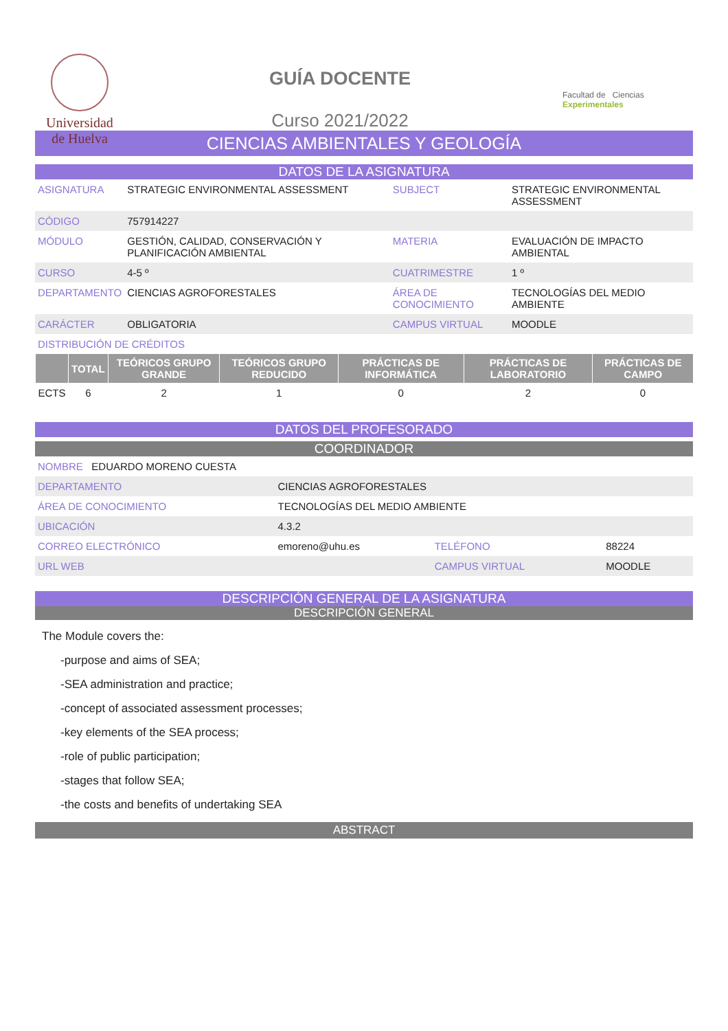Universidad
de Huelva
GUÍA DOCENTE
Curso 2021/2022
Facultad de Ciencias Experimentales
CIENCIAS AMBIENTALES Y GEOLOGÍA
DATOS DE LA ASIGNATURA
| ASIGNATURA | STRATEGIC ENVIRONMENTAL ASSESSMENT | SUBJECT | STRATEGIC ENVIRONMENTAL ASSESSMENT |
| CÓDIGO | 757914227 | | |
| MÓDULO | GESTIÓN, CALIDAD, CONSERVACIÓN Y PLANIFICACIÓN AMBIENTAL | MATERIA | EVALUACIÓN DE IMPACTO AMBIENTAL |
| CURSO | 4-5 º | CUATRIMESTRE | 1 º |
| DEPARTAMENTO | CIENCIAS AGROFORESTALES | ÁREA DE CONOCIMIENTO | TECNOLOGÍAS DEL MEDIO AMBIENTE |
| CARÁCTER | OBLIGATORIA | CAMPUS VIRTUAL | MOODLE |
| DISTRIBUCIÓN DE CRÉDITOS | | | |
| | TOTAL | TEÓRICOS GRUPO GRANDE | TEÓRICOS GRUPO REDUCIDO | PRÁCTICAS DE INFORMÁTICA | PRÁCTICAS DE LABORATORIO | PRÁCTICAS DE CAMPO |
| --- | --- | --- | --- | --- | --- | --- |
| ECTS | 6 | 2 | 1 | 0 | 2 | 0 |
DATOS DEL PROFESORADO
COORDINADOR
| NOMBRE EDUARDO MORENO CUESTA | | | |
| DEPARTAMENTO | CIENCIAS AGROFORESTALES | | |
| ÁREA DE CONOCIMIENTO | TECNOLOGÍAS DEL MEDIO AMBIENTE | | |
| UBICACIÓN | 4.3.2 | | |
| CORREO ELECTRÓNICO | emoreno@uhu.es | TELÉFONO | 88224 |
| URL WEB | | CAMPUS VIRTUAL | MOODLE |
DESCRIPCIÓN GENERAL DE LA ASIGNATURA
DESCRIPCIÓN GENERAL
The Module covers the:
-purpose and aims of SEA;
-SEA administration and practice;
-concept of associated assessment processes;
-key elements of the SEA process;
-role of public participation;
-stages that follow SEA;
-the costs and benefits of undertaking SEA
ABSTRACT